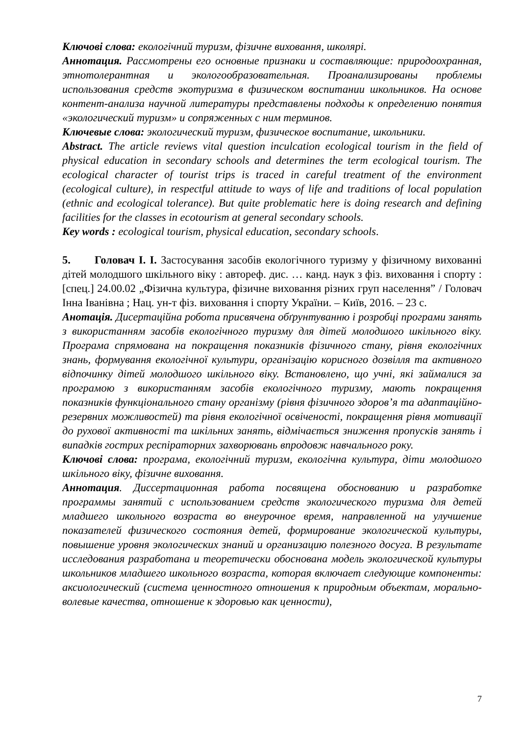Ключові слова: екологічний туризм, фізичне виховання, школярі.
Аннотация. Рассмотрены его основные признаки и составляющие: природоохранная, этнотолерантная и экологообразовательная. Проанализированы проблемы использования средств экотуризма в физическом воспитании школьников. На основе контент-анализа научной литературы представлены подходы к определению понятия «экологический туризм» и сопряженных с ним терминов.
Ключевые слова: экологический туризм, физическое воспитание, школьники.
Abstract. The article reviews vital question inculcation ecological tourism in the field of physical education in secondary schools and determines the term ecological tourism. The ecological character of tourist trips is traced in careful treatment of the environment (ecological culture), in respectful attitude to ways of life and traditions of local population (ethnic and ecological tolerance). But quite problematic here is doing research and defining facilities for the classes in ecotourism at general secondary schools.
Key words : ecological tourism, physical education, secondary schools.
5. Головач І. І. Застосування засобів екологічного туризму у фізичному вихованні дітей молодшого шкільного віку : автореф. дис. … канд. наук з фіз. виховання і спорту : [спец.] 24.00.02 „Фізична культура, фізичне виховання різних груп населення” / Головач Інна Іванівна ; Нац. ун-т фіз. виховання і спорту України. – Київ, 2016. – 23 с.
Анотація. Дисертаційна робота присвячена обґрунтуванню і розробці програми занять з використанням засобів екологічного туризму для дітей молодшого шкільного віку. Програма спрямована на покращення показників фізичного стану, рівня екологічних знань, формування екологічної культури, організацію корисного дозвілля та активного відпочинку дітей молодшого шкільного віку. Встановлено, що учні, які займалися за програмою з використанням засобів екологічного туризму, мають покращення показників функціонального стану організму (рівня фізичного здоров’я та адаптаційно-резервних можливостей) та рівня екологічної освіченості, покращення рівня мотивації до рухової активності та шкільних занять, відмічається зниження пропусків занять і випадків гострих респіраторних захворювань впродовж навчального року.
Ключові слова: програма, екологічний туризм, екологічна культура, діти молодшого шкільного віку, фізичне виховання.
Аннотация. Диссертационная работа посвящена обоснованию и разработке программы занятий с использованием средств экологического туризма для детей младшего школьного возраста во внеурочное время, направленной на улучшение показателей физического состояния детей, формирование экологической культуры, повышение уровня экологических знаний и организацию полезного досуга. В результате исследования разработана и теоретически обоснована модель экологической культуры школьников младшего школьного возраста, которая включает следующие компоненты: аксиологический (система ценностного отношения к природным объектам, морально-волевые качества, отношение к здоровью как ценности),
7